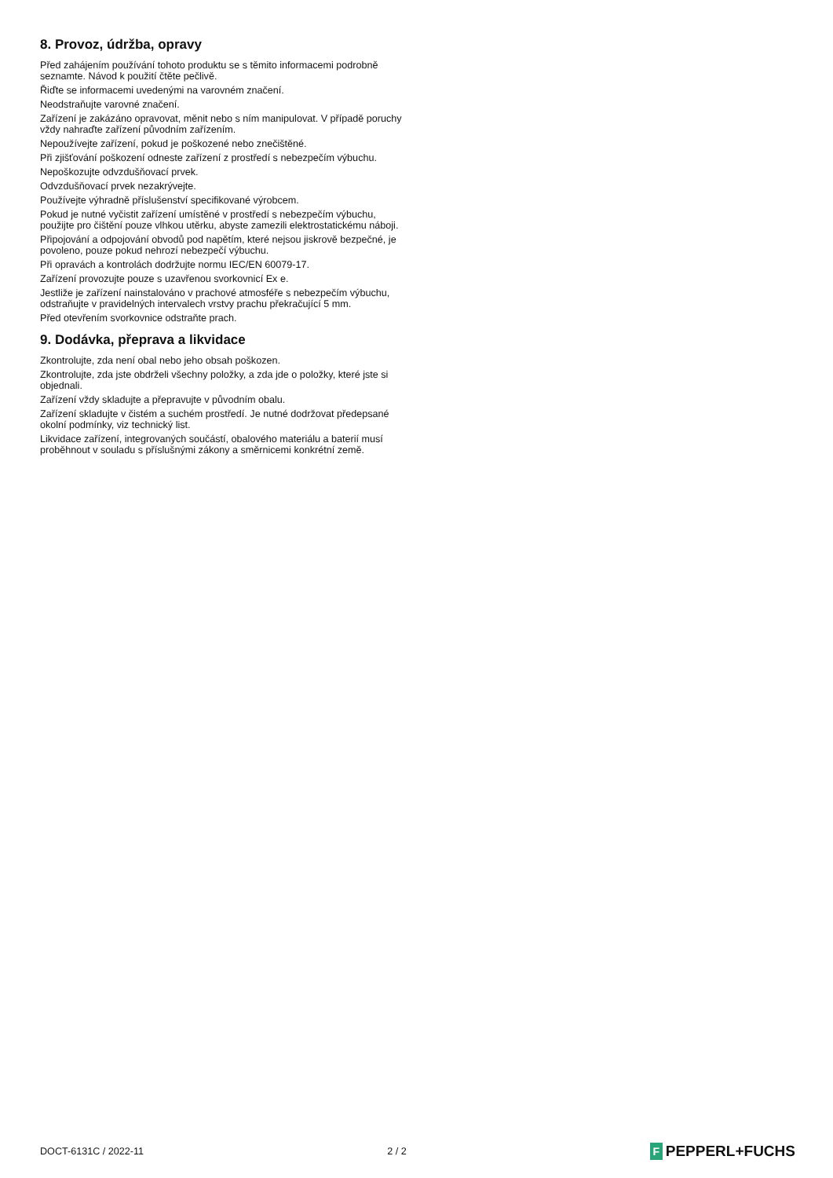8. Provoz, údržba, opravy
Před zahájením používání tohoto produktu se s těmito informacemi podrobně seznamte. Návod k použití čtěte pečlivě.
Řiďte se informacemi uvedenými na varovném značení.
Neodstraňujte varovné značení.
Zařízení je zakázáno opravovat, měnit nebo s ním manipulovat. V případě poruchy vždy nahraďte zařízení původním zařízením.
Nepoužívejte zařízení, pokud je poškozené nebo znečištěné.
Při zjišťování poškození odneste zařízení z prostředí s nebezpečím výbuchu.
Nepoškozujte odvzdušňovací prvek.
Odvzdušňovací prvek nezakrývejte.
Používejte výhradně příslušenství specifikované výrobcem.
Pokud je nutné vyčistit zařízení umístěné v prostředí s nebezpečím výbuchu, použijte pro čištění pouze vlhkou utěrku, abyste zamezili elektrostatickému náboji.
Připojování a odpojování obvodů pod napětím, které nejsou jiskrově bezpečné, je povoleno, pouze pokud nehrozí nebezpečí výbuchu.
Při opravách a kontrolách dodržujte normu IEC/EN 60079-17.
Zařízení provozujte pouze s uzavřenou svorkovnicí Ex e.
Jestliže je zařízení nainstalováno v prachové atmosféře s nebezpečím výbuchu, odstraňujte v pravidelných intervalech vrstvy prachu překračující 5 mm.
Před otevřením svorkovnice odstraňte prach.
9. Dodávka, přeprava a likvidace
Zkontrolujte, zda není obal nebo jeho obsah poškozen.
Zkontrolujte, zda jste obdrželi všechny položky, a zda jde o položky, které jste si objednali.
Zařízení vždy skladujte a přepravujte v původním obalu.
Zařízení skladujte v čistém a suchém prostředí. Je nutné dodržovat předepsané okolní podmínky, viz technický list.
Likvidace zařízení, integrovaných součástí, obalového materiálu a baterií musí proběhnout v souladu s příslušnými zákony a směrnicemi konkrétní země.
DOCT-6131C / 2022-11 2 / 2
F PEPPERL+FUCHS